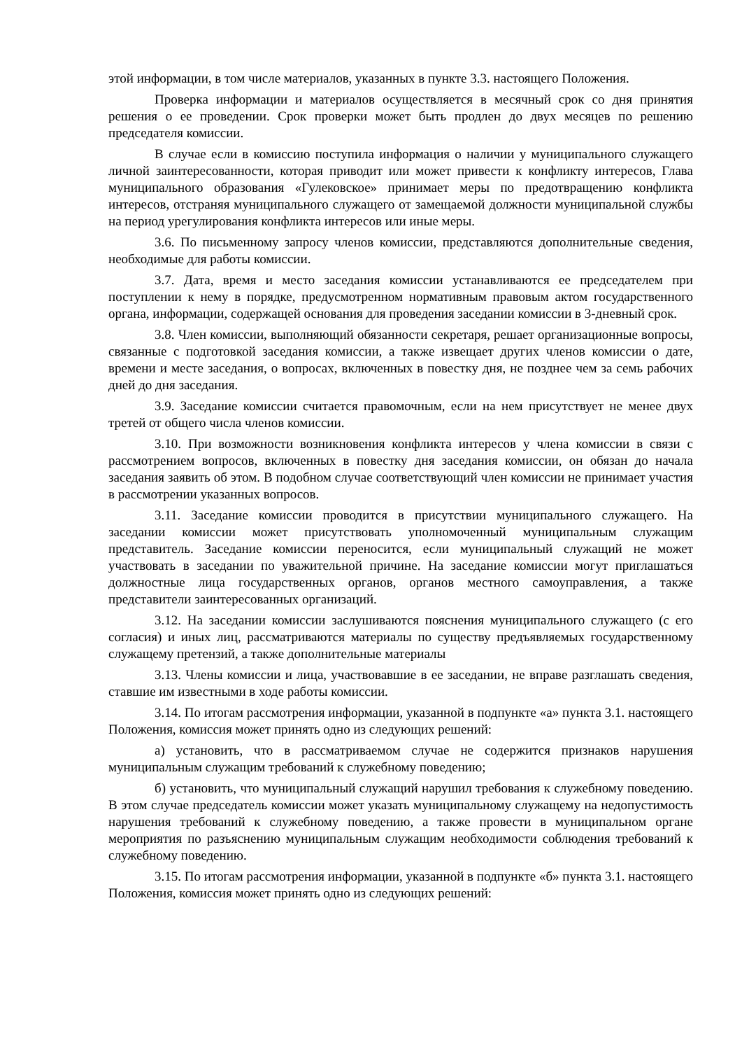этой информации, в том числе материалов, указанных в пункте 3.3. настоящего Положения.
Проверка информации и материалов осуществляется в месячный срок со дня принятия решения о ее проведении. Срок проверки может быть продлен до двух месяцев по решению председателя комиссии.
В случае если в комиссию поступила информация о наличии у муниципального служащего личной заинтересованности, которая приводит или может привести к конфликту интересов, Глава муниципального образования «Гулековское» принимает меры по предотвращению конфликта интересов, отстраняя муниципального служащего от замещаемой должности муниципальной службы на период урегулирования конфликта интересов или иные меры.
3.6. По письменному запросу членов комиссии, представляются дополнительные сведения, необходимые для работы комиссии.
3.7. Дата, время и место заседания комиссии устанавливаются ее председателем при поступлении к нему в порядке, предусмотренном нормативным правовым актом государственного органа, информации, содержащей основания для проведения заседании комиссии в 3-дневный срок.
3.8. Член комиссии, выполняющий обязанности секретаря, решает организационные вопросы, связанные с подготовкой заседания комиссии, а также извещает других членов комиссии о дате, времени и месте заседания, о вопросах, включенных в повестку дня, не позднее чем за семь рабочих дней до дня заседания.
3.9. Заседание комиссии считается правомочным, если на нем присутствует не менее двух третей от общего числа членов комиссии.
3.10. При возможности возникновения конфликта интересов у члена комиссии в связи с рассмотрением вопросов, включенных в повестку дня заседания комиссии, он обязан до начала заседания заявить об этом. В подобном случае соответствующий член комиссии не принимает участия в рассмотрении указанных вопросов.
3.11. Заседание комиссии проводится в присутствии муниципального служащего. На заседании комиссии может присутствовать уполномоченный муниципальным служащим представитель. Заседание комиссии переносится, если муниципальный служащий не может участвовать в заседании по уважительной причине. На заседание комиссии могут приглашаться должностные лица государственных органов, органов местного самоуправления, а также представители заинтересованных организаций.
3.12. На заседании комиссии заслушиваются пояснения муниципального служащего (с его согласия) и иных лиц, рассматриваются материалы по существу предъявляемых государственному служащему претензий, а также дополнительные материалы
3.13. Члены комиссии и лица, участвовавшие в ее заседании, не вправе разглашать сведения, ставшие им известными в ходе работы комиссии.
3.14. По итогам рассмотрения информации, указанной в подпункте «а» пункта 3.1. настоящего Положения, комиссия может принять одно из следующих решений:
а) установить, что в рассматриваемом случае не содержится признаков нарушения муниципальным служащим требований к служебному поведению;
б) установить, что муниципальный служащий нарушил требования к служебному поведению. В этом случае председатель комиссии может указать муниципальному служащему на недопустимость нарушения требований к служебному поведению, а также провести в муниципальном органе мероприятия по разъяснению муниципальным служащим необходимости соблюдения требований к служебному поведению.
3.15. По итогам рассмотрения информации, указанной в подпункте «б» пункта 3.1. настоящего Положения, комиссия может принять одно из следующих решений: